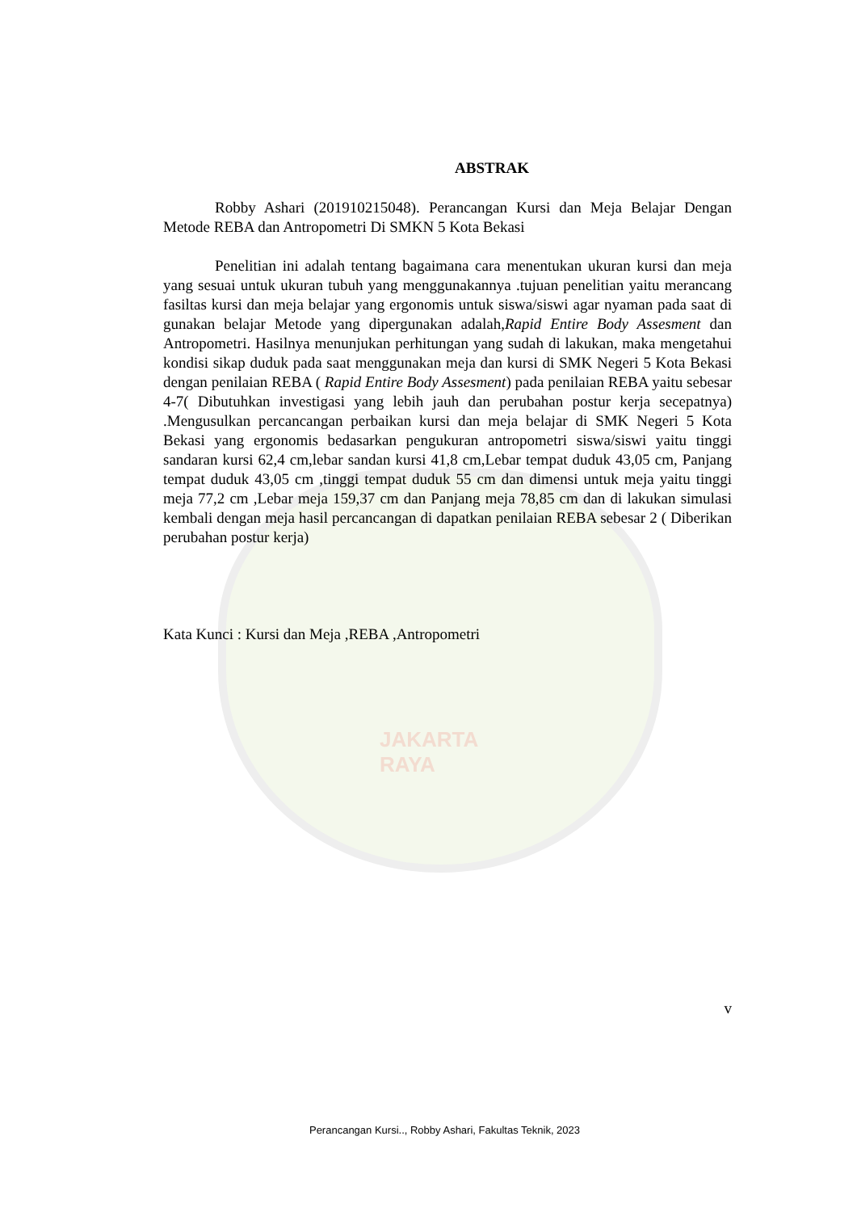JAKARTA RAYA
ABSTRAK
Robby Ashari (201910215048). Perancangan Kursi dan Meja Belajar Dengan Metode REBA dan Antropometri Di SMKN 5 Kota Bekasi
Penelitian ini adalah tentang bagaimana cara menentukan ukuran kursi dan meja yang sesuai untuk ukuran tubuh yang menggunakannya .tujuan penelitian yaitu merancang fasiltas kursi dan meja belajar yang ergonomis untuk siswa/siswi agar nyaman pada saat di gunakan belajar Metode yang dipergunakan adalah,Rapid Entire Body Assesment dan Antropometri. Hasilnya menunjukan perhitungan yang sudah di lakukan, maka mengetahui kondisi sikap duduk pada saat menggunakan meja dan kursi di SMK Negeri 5 Kota Bekasi dengan penilaian REBA ( Rapid Entire Body Assesment) pada penilaian REBA yaitu sebesar 4-7( Dibutuhkan investigasi yang lebih jauh dan perubahan postur kerja secepatnya) .Mengusulkan percancangan perbaikan kursi dan meja belajar di SMK Negeri 5 Kota Bekasi yang ergonomis bedasarkan pengukuran antropometri siswa/siswi yaitu tinggi sandaran kursi 62,4 cm,lebar sandan kursi 41,8 cm,Lebar tempat duduk 43,05 cm, Panjang tempat duduk 43,05 cm ,tinggi tempat duduk 55 cm dan dimensi untuk meja yaitu tinggi meja 77,2 cm ,Lebar meja 159,37 cm dan Panjang meja 78,85 cm dan di lakukan simulasi kembali dengan meja hasil percancangan di dapatkan penilaian REBA sebesar 2 ( Diberikan perubahan postur kerja)
Kata Kunci : Kursi dan Meja ,REBA ,Antropometri
v
Perancangan Kursi.., Robby Ashari, Fakultas Teknik, 2023